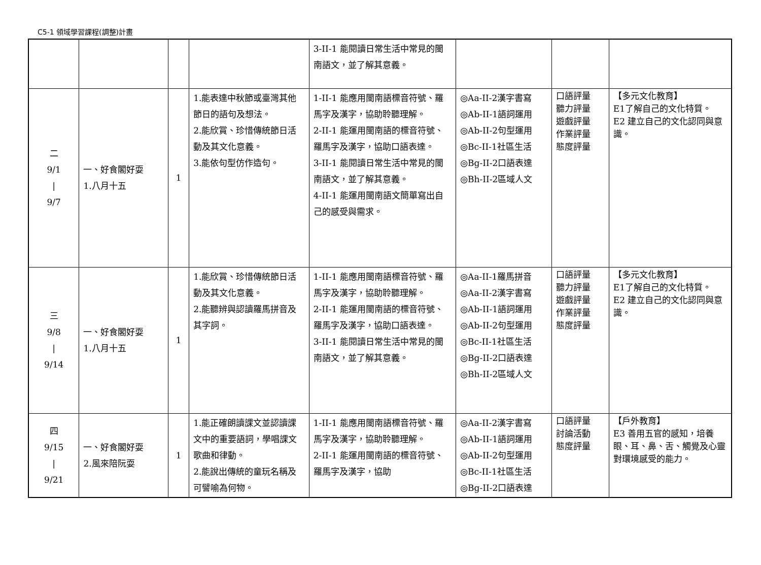C5-1 領域學習課程(調整)計畫
| | | | | 3-II-1 能閱讀日常生活中常見的閩南語文，並了解其意義。 | | | |
| 二 9/1 / 9/7 | 一、好食閣好耍 1.八月十五 | 1 | 1.能表達中秋節或臺灣其他節日的語句及想法。 2.能欣賞、珍惜傳統節日活動及其文化意義。 3.能依句型仿作造句。 | 1-II-1 能應用閩南語標音符號、羅馬字及漢字，協助聆聽理解。 2-II-1 能運用閩南語的標音符號、羅馬字及漢字，協助口語表達。 3-II-1 能閱讀日常生活中常見的閩南語文，並了解其意義。 4-II-1 能運用閩南語文簡單寫出自己的感受與需求。 | ◎Aa-II-2漢字書寫 ◎Ab-II-1語詞運用 ◎Ab-II-2句型運用 ◎Bc-II-1社區生活 ◎Bg-II-2口語表達 ◎Bh-II-2區域人文 | 口語評量 聽力評量 遊戲評量 作業評量 態度評量 | 【多元文化教育】 E1了解自己的文化特質。 E2 建立自己的文化認同與意識。 |
| 三 9/8 / 9/14 | 一、好食閣好耍 1.八月十五 | 1 | 1.能欣賞、珍惜傳統節日活動及其文化意義。 2.能聽辨與認讀羅馬拼音及其字詞。 | 1-II-1 能應用閩南語標音符號、羅馬字及漢字，協助聆聽理解。 2-II-1 能運用閩南語的標音符號、羅馬字及漢字，協助口語表達。 3-II-1 能閱讀日常生活中常見的閩南語文，並了解其意義。 | ◎Aa-II-1羅馬拼音 ◎Aa-II-2漢字書寫 ◎Ab-II-1語詞運用 ◎Ab-II-2句型運用 ◎Bc-II-1社區生活 ◎Bg-II-2口語表達 ◎Bh-II-2區域人文 | 口語評量 聽力評量 遊戲評量 作業評量 態度評量 | 【多元文化教育】 E1了解自己的文化特質。 E2 建立自己的文化認同與意識。 |
| 四 9/15 / 9/21 | 一、好食閣好耍 2.風來陪阮耍 | 1 | 1.能正確朗讀課文並認讀課文中的重要語詞，學唱課文歌曲和律動。 2.能說出傳統的童玩名稱及可譬喻為何物。 | 1-II-1 能應用閩南語標音符號、羅馬字及漢字，協助聆聽理解。 2-II-1 能運用閩南語的標音符號、羅馬字及漢字，協助 | ◎Aa-II-2漢字書寫 ◎Ab-II-1語詞運用 ◎Ab-II-2句型運用 ◎Bc-II-1社區生活 ◎Bg-II-2口語表達 | 口語評量 討論活動 態度評量 | 【戶外教育】 E3 善用五官的感知，培養眼、耳、鼻、舌、觸覺及心靈對環境感受的能力。 |